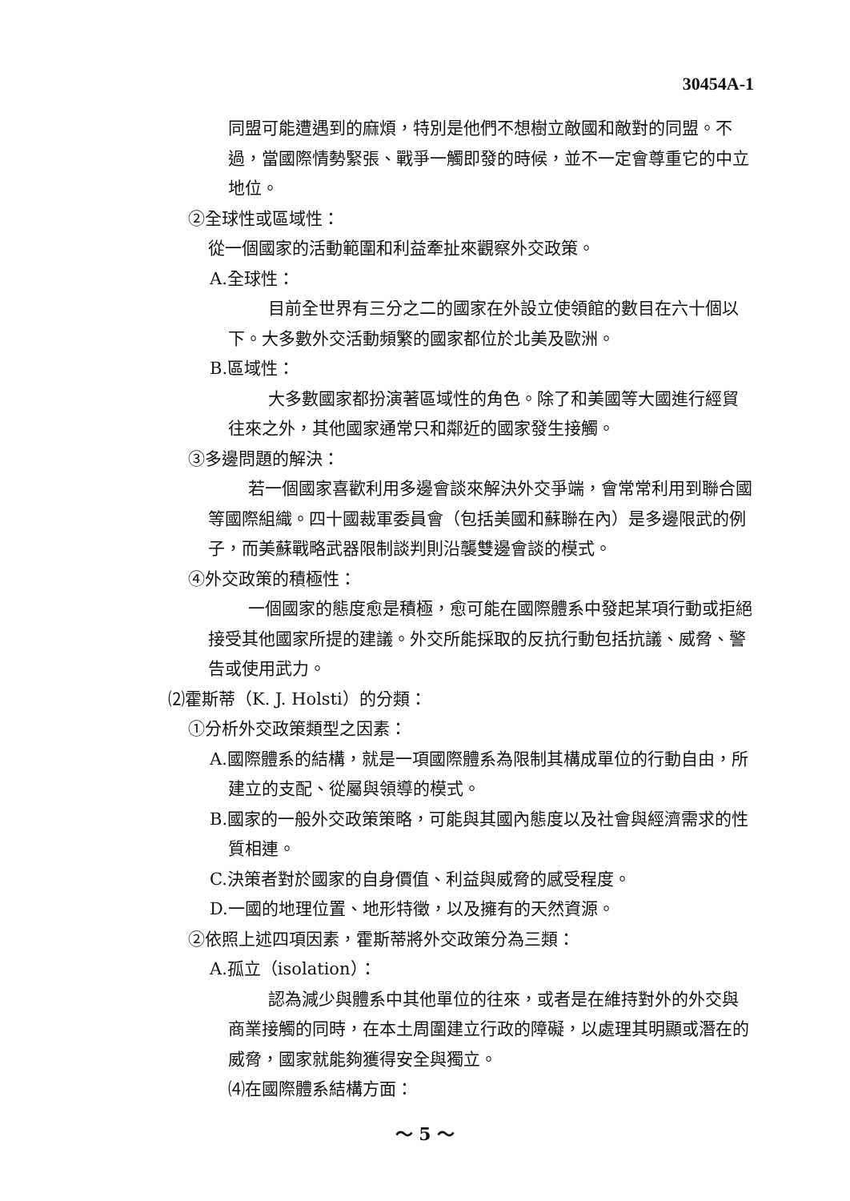30454A-1
同盟可能遭遇到的麻煩，特別是他們不想樹立敵國和敵對的同盟。不過，當國際情勢緊張、戰爭一觸即發的時候，並不一定會尊重它的中立地位。
②全球性或區域性：
從一個國家的活動範圍和利益牽扯來觀察外交政策。
A.全球性：
目前全世界有三分之二的國家在外設立使領館的數目在六十個以下。大多數外交活動頻繁的國家都位於北美及歐洲。
B.區域性：
大多數國家都扮演著區域性的角色。除了和美國等大國進行經貿往來之外，其他國家通常只和鄰近的國家發生接觸。
③多邊問題的解決：
若一個國家喜歡利用多邊會談來解決外交爭端，會常常利用到聯合國等國際組織。四十國裁軍委員會（包括美國和蘇聯在內）是多邊限武的例子，而美蘇戰略武器限制談判則沿襲雙邊會談的模式。
④外交政策的積極性：
一個國家的態度愈是積極，愈可能在國際體系中發起某項行動或拒絕接受其他國家所提的建議。外交所能採取的反抗行動包括抗議、威脅、警告或使用武力。
⑵霍斯蒂（K. J. Holsti）的分類：
①分析外交政策類型之因素：
A.國際體系的結構，就是一項國際體系為限制其構成單位的行動自由，所建立的支配、從屬與領導的模式。
B.國家的一般外交政策策略，可能與其國內態度以及社會與經濟需求的性質相連。
C.決策者對於國家的自身價值、利益與威脅的感受程度。
D.一國的地理位置、地形特徵，以及擁有的天然資源。
②依照上述四項因素，霍斯蒂將外交政策分為三類：
A.孤立（isolation）：
認為減少與體系中其他單位的往來，或者是在維持對外的外交與商業接觸的同時，在本土周圍建立行政的障礙，以處理其明顯或潛在的威脅，國家就能夠獲得安全與獨立。
⑷在國際體系結構方面：
～ 5 ～